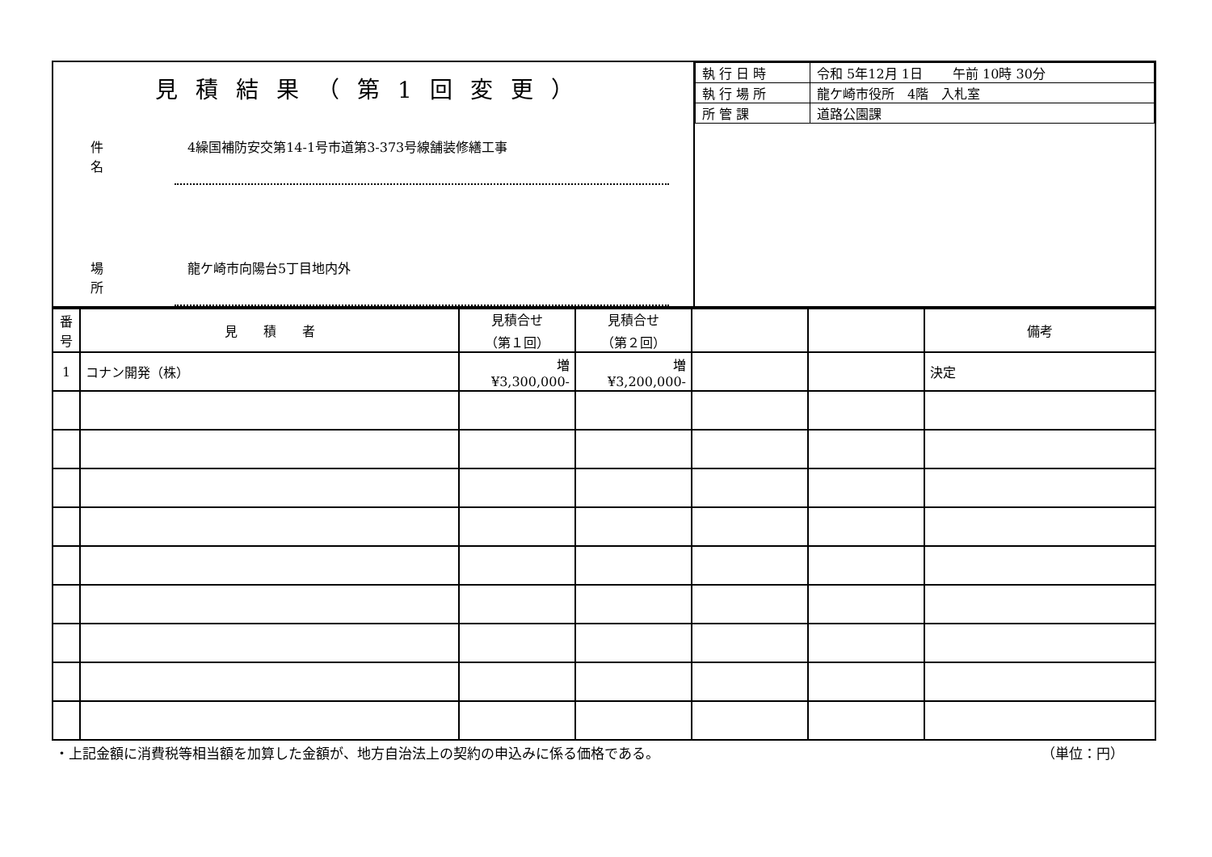| 見積結果（第1回変更） 件名 4繰国補防安交第14-1号市道第3-373号線舗装修繕工事 場所 龍ケ崎市向陽台5丁目地内外 | / 執 行 日 時 / 令和 5年12月 1日 午前 10時 30分 / / 執 行 場 所 / 龍ケ崎市役所 4階 入札室 / / 所 管 課 / 道路公園課 / |
| 番号 | 見 積 者 | 見積合せ （第１回） | 見積合せ （第２回） | | | 備考 |
| --- | --- | --- | --- | --- | --- | --- |
| 1 | コナン開発（株） | 増 ¥3,300,000- | 増 ¥3,200,000- | | | 決定 |
・上記金額に消費税等相当額を加算した金額が、地方自治法上の契約の申込みに係る価格である。 （単位：円）